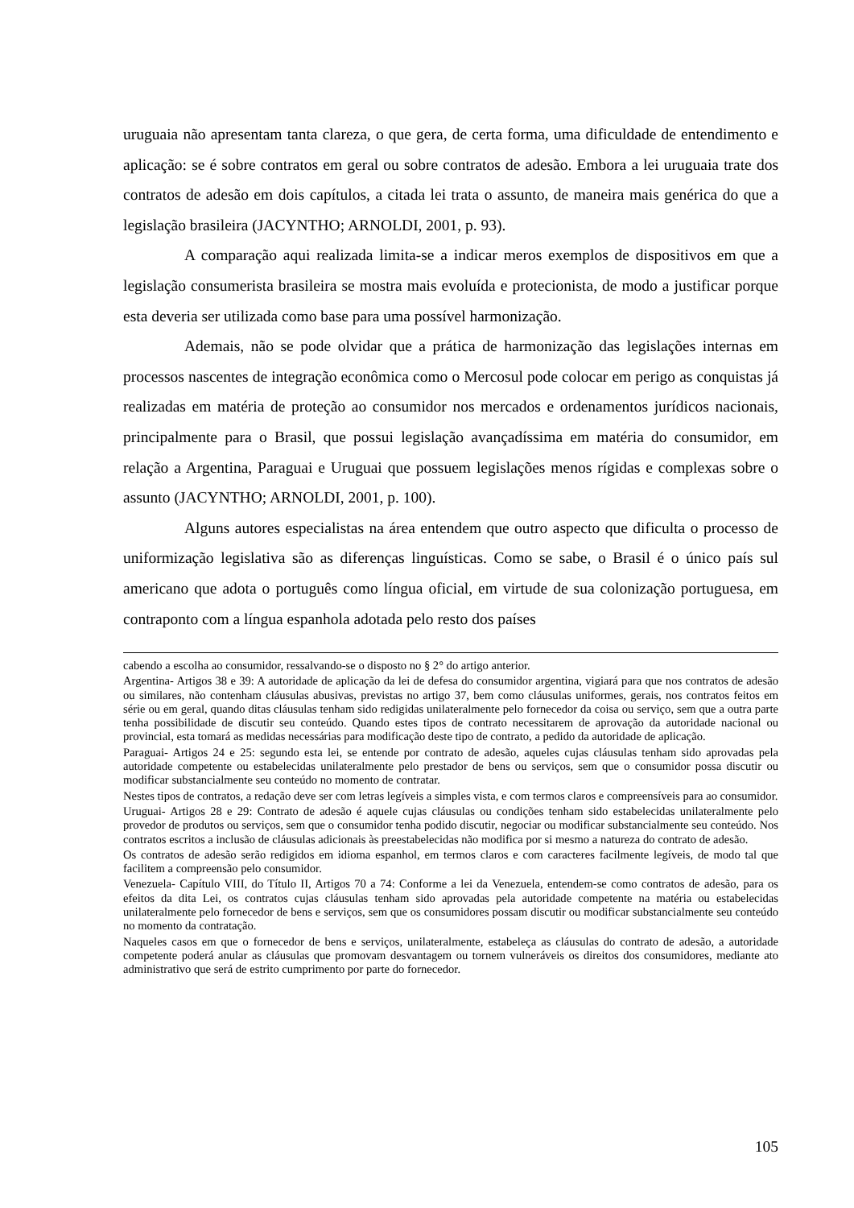uruguaia não apresentam tanta clareza, o que gera, de certa forma, uma dificuldade de entendimento e aplicação: se é sobre contratos em geral ou sobre contratos de adesão. Embora a lei uruguaia trate dos contratos de adesão em dois capítulos, a citada lei trata o assunto, de maneira mais genérica do que a legislação brasileira (JACYNTHO; ARNOLDI, 2001, p. 93).
A comparação aqui realizada limita-se a indicar meros exemplos de dispositivos em que a legislação consumerista brasileira se mostra mais evoluída e protecionista, de modo a justificar porque esta deveria ser utilizada como base para uma possível harmonização.
Ademais, não se pode olvidar que a prática de harmonização das legislações internas em processos nascentes de integração econômica como o Mercosul pode colocar em perigo as conquistas já realizadas em matéria de proteção ao consumidor nos mercados e ordenamentos jurídicos nacionais, principalmente para o Brasil, que possui legislação avançadíssima em matéria do consumidor, em relação a Argentina, Paraguai e Uruguai que possuem legislações menos rígidas e complexas sobre o assunto (JACYNTHO; ARNOLDI, 2001, p. 100).
Alguns autores especialistas na área entendem que outro aspecto que dificulta o processo de uniformização legislativa são as diferenças linguísticas. Como se sabe, o Brasil é o único país sul americano que adota o português como língua oficial, em virtude de sua colonização portuguesa, em contraponto com a língua espanhola adotada pelo resto dos países
cabendo a escolha ao consumidor, ressalvando-se o disposto no § 2° do artigo anterior.
Argentina- Artigos 38 e 39: A autoridade de aplicação da lei de defesa do consumidor argentina, vigiará para que nos contratos de adesão ou similares, não contenham cláusulas abusivas, previstas no artigo 37, bem como cláusulas uniformes, gerais, nos contratos feitos em série ou em geral, quando ditas cláusulas tenham sido redigidas unilateralmente pelo fornecedor da coisa ou serviço, sem que a outra parte tenha possibilidade de discutir seu conteúdo. Quando estes tipos de contrato necessitarem de aprovação da autoridade nacional ou provincial, esta tomará as medidas necessárias para modificação deste tipo de contrato, a pedido da autoridade de aplicação.
Paraguai- Artigos 24 e 25: segundo esta lei, se entende por contrato de adesão, aqueles cujas cláusulas tenham sido aprovadas pela autoridade competente ou estabelecidas unilateralmente pelo prestador de bens ou serviços, sem que o consumidor possa discutir ou modificar substancialmente seu conteúdo no momento de contratar.
Nestes tipos de contratos, a redação deve ser com letras legíveis a simples vista, e com termos claros e compreensíveis para ao consumidor.
Uruguai- Artigos 28 e 29: Contrato de adesão é aquele cujas cláusulas ou condições tenham sido estabelecidas unilateralmente pelo provedor de produtos ou serviços, sem que o consumidor tenha podido discutir, negociar ou modificar substancialmente seu conteúdo. Nos contratos escritos a inclusão de cláusulas adicionais às preestabelecidas não modifica por si mesmo a natureza do contrato de adesão.
Os contratos de adesão serão redigidos em idioma espanhol, em termos claros e com caracteres facilmente legíveis, de modo tal que facilitem a compreensão pelo consumidor.
Venezuela- Capítulo VIII, do Título II, Artigos 70 a 74: Conforme a lei da Venezuela, entendem-se como contratos de adesão, para os efeitos da dita Lei, os contratos cujas cláusulas tenham sido aprovadas pela autoridade competente na matéria ou estabelecidas unilateralmente pelo fornecedor de bens e serviços, sem que os consumidores possam discutir ou modificar substancialmente seu conteúdo no momento da contratação.
Naqueles casos em que o fornecedor de bens e serviços, unilateralmente, estabeleça as cláusulas do contrato de adesão, a autoridade competente poderá anular as cláusulas que promovam desvantagem ou tornem vulneráveis os direitos dos consumidores, mediante ato administrativo que será de estrito cumprimento por parte do fornecedor.
105